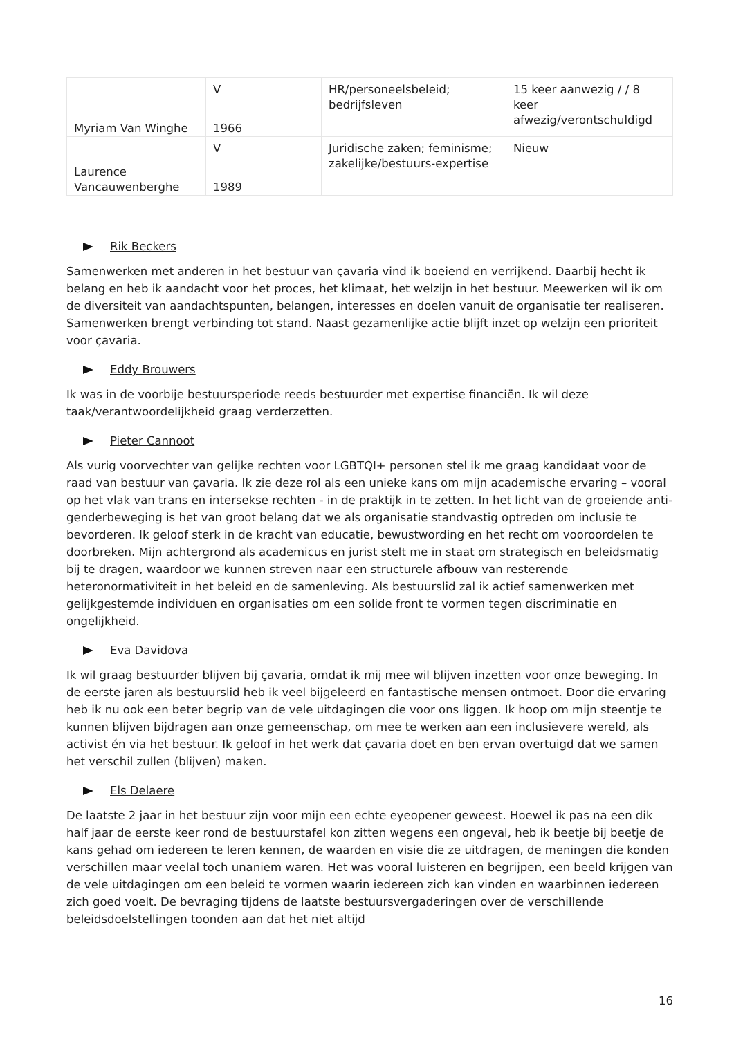| Myriam Van Winghe | V 1966 | HR/personeelsbeleid; bedrijfsleven | 15 keer aanwezig / / 8 keer afwezig/verontschuldigd |
| Laurence Vancauwenberghe | V 1989 | Juridische zaken; feminisme; zakelijke/bestuurs-expertise | Nieuw |
Rik Beckers
Samenwerken met anderen in het bestuur van çavaria vind ik boeiend en verrijkend. Daarbij hecht ik belang en heb ik aandacht voor het proces, het klimaat, het welzijn in het bestuur. Meewerken wil ik om de diversiteit van aandachtspunten, belangen, interesses en doelen vanuit de organisatie ter realiseren. Samenwerken brengt verbinding tot stand. Naast gezamenlijke actie blijft inzet op welzijn een prioriteit voor çavaria.
Eddy Brouwers
Ik was in de voorbije bestuursperiode reeds bestuurder met expertise financiën. Ik wil deze taak/verantwoordelijkheid graag verderzetten.
Pieter Cannoot
Als vurig voorvechter van gelijke rechten voor LGBTQI+ personen stel ik me graag kandidaat voor de raad van bestuur van çavaria. Ik zie deze rol als een unieke kans om mijn academische ervaring – vooral op het vlak van trans en intersekse rechten - in de praktijk in te zetten. In het licht van de groeiende anti-genderbeweging is het van groot belang dat we als organisatie standvastig optreden om inclusie te bevorderen. Ik geloof sterk in de kracht van educatie, bewustwording en het recht om vooroordelen te doorbreken. Mijn achtergrond als academicus en jurist stelt me in staat om strategisch en beleidsmatig bij te dragen, waardoor we kunnen streven naar een structurele afbouw van resterende heteronormativiteit in het beleid en de samenleving. Als bestuurslid zal ik actief samenwerken met gelijkgestemde individuen en organisaties om een solide front te vormen tegen discriminatie en ongelijkheid.
Eva Davidova
Ik wil graag bestuurder blijven bij çavaria, omdat ik mij mee wil blijven inzetten voor onze beweging. In de eerste jaren als bestuurslid heb ik veel bijgeleerd en fantastische mensen ontmoet. Door die ervaring heb ik nu ook een beter begrip van de vele uitdagingen die voor ons liggen. Ik hoop om mijn steentje te kunnen blijven bijdragen aan onze gemeenschap, om mee te werken aan een inclusievere wereld, als activist én via het bestuur. Ik geloof in het werk dat çavaria doet en ben ervan overtuigd dat we samen het verschil zullen (blijven) maken.
Els Delaere
De laatste 2 jaar in het bestuur zijn voor mijn een echte eyeopener geweest. Hoewel ik pas na een dik half jaar de eerste keer rond de bestuurstafel kon zitten wegens een ongeval, heb ik beetje bij beetje de kans gehad om iedereen te leren kennen, de waarden en visie die ze uitdragen, de meningen die konden verschillen maar veelal toch unaniem waren. Het was vooral luisteren en begrijpen, een beeld krijgen van de vele uitdagingen om een beleid te vormen waarin iedereen zich kan vinden en waarbinnen iedereen zich goed voelt. De bevraging tijdens de laatste bestuursvergaderingen over de verschillende beleidsdoelstellingen toonden aan dat het niet altijd
16